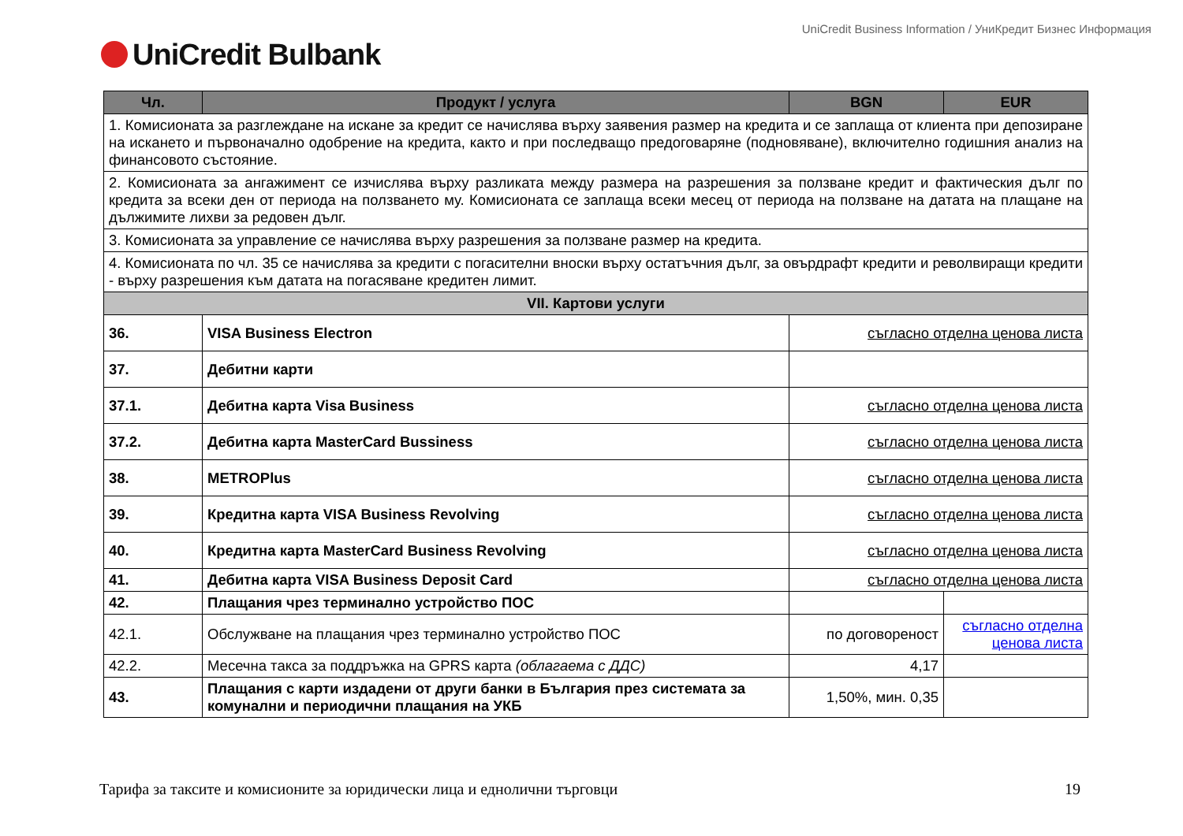UniCredit Business Information / УниКредит Бизнес Информация
UniCredit Bulbank
| Чл. | Продукт / услуга | BGN | EUR |
| --- | --- | --- | --- |
| 1. Комисионата за разглеждане на искане за кредит се начислява върху заявения размер на кредита и се заплаща от клиента при депозиране на искането и първоначално одобрение на кредита, както и при последващо предоговаряне (подновяване), включително годишния анализ на финансовото състояние. | | | |
| 2. Комисионата за ангажимент се изчислява върху разликата между размера на разрешения за ползване кредит и фактическия дълг по кредита за всеки ден от периода на ползването му. Комисионата се заплаща всеки месец от периода на ползване на датата на плащане на дължимите лихви за редовен дълг. | | | |
| 3. Комисионата за управление се начислява върху разрешения за ползване размер на кредита. | | | |
| 4. Комисионата по чл. 35 се начислява за кредити с погасителни вноски върху остатъчния дълг, за овърдрафт кредити и револвиращи кредити - върху разрешения към датата на погасяване кредитен лимит. | | | |
| VII. Картови услуги | | | |
| 36. | VISA Business Electron | съгласно отделна ценова листа | |
| 37. | Дебитни карти | | |
| 37.1. | Дебитна карта Visa Business | съгласно отделна ценова листа | |
| 37.2. | Дебитна карта MasterCard Bussiness | съгласно отделна ценова листа | |
| 38. | METROPlus | съгласно отделна ценова листа | |
| 39. | Кредитна карта VISA Business Revolving | съгласно отделна ценова листа | |
| 40. | Кредитна карта MasterCard Business Revolving | съгласно отделна ценова листа | |
| 41. | Дебитна карта VISA Business Deposit Card | съгласно отделна ценова листа | |
| 42. | Плащания чрез терминално устройство ПОС | | |
| 42.1. | Обслужване на плащания чрез терминално устройство ПОС | по договореност | съгласно отделна ценова листа |
| 42.2. | Месечна такса за поддръжка на GPRS карта (облагаема с ДДС) | 4,17 | |
| 43. | Плащания с карти издадени от други банки в България през системата за комунални и периодични плащания на УКБ | 1,50%, мин. 0,35 | |
Тарифа за таксите и комисионите за юридически лица и еднолични търговци 19